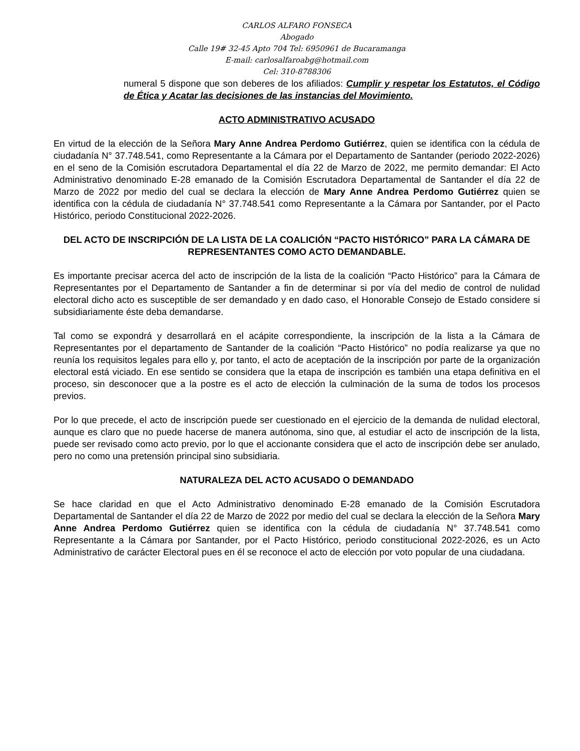CARLOS ALFARO FONSECA
Abogado
Calle 19# 32-45 Apto 704 Tel: 6950961 de Bucaramanga
E-mail: carlosalfaroabg@hotmail.com
Cel: 310-8788306
numeral 5 dispone que son deberes de los afiliados: Cumplir y respetar los Estatutos, el Código de Ética y Acatar las decisiones de las instancias del Movimiento.
ACTO ADMINISTRATIVO ACUSADO
En virtud de la elección de la Señora Mary Anne Andrea Perdomo Gutiérrez, quien se identifica con la cédula de ciudadanía N° 37.748.541, como Representante a la Cámara por el Departamento de Santander (periodo 2022-2026) en el seno de la Comisión escrutadora Departamental el día 22 de Marzo de 2022, me permito demandar: El Acto Administrativo denominado E-28 emanado de la Comisión Escrutadora Departamental de Santander el día 22 de Marzo de 2022 por medio del cual se declara la elección de Mary Anne Andrea Perdomo Gutiérrez quien se identifica con la cédula de ciudadanía N° 37.748.541 como Representante a la Cámara por Santander, por el Pacto Histórico, periodo Constitucional 2022-2026.
DEL ACTO DE INSCRIPCIÓN DE LA LISTA DE LA COALICIÓN “PACTO HISTÓRICO” PARA LA CÁMARA DE REPRESENTANTES COMO ACTO DEMANDABLE.
Es importante precisar acerca del acto de inscripción de la lista de la coalición “Pacto Histórico” para la Cámara de Representantes por el Departamento de Santander a fin de determinar si por vía del medio de control de nulidad electoral dicho acto es susceptible de ser demandado y en dado caso, el Honorable Consejo de Estado considere si subsidiariamente éste deba demandarse.
Tal como se expondrá y desarrollará en el acápite correspondiente, la inscripción de la lista a la Cámara de Representantes por el departamento de Santander de la coalición “Pacto Histórico” no podía realizarse ya que no reunía los requisitos legales para ello y, por tanto, el acto de aceptación de la inscripción por parte de la organización electoral está viciado. En ese sentido se considera que la etapa de inscripción es también una etapa definitiva en el proceso, sin desconocer que a la postre es el acto de elección la culminación de la suma de todos los procesos previos.
Por lo que precede, el acto de inscripción puede ser cuestionado en el ejercicio de la demanda de nulidad electoral, aunque es claro que no puede hacerse de manera autónoma, sino que, al estudiar el acto de inscripción de la lista, puede ser revisado como acto previo, por lo que el accionante considera que el acto de inscripción debe ser anulado, pero no como una pretensión principal sino subsidiaria.
NATURALEZA DEL ACTO ACUSADO O DEMANDADO
Se hace claridad en que el Acto Administrativo denominado E-28 emanado de la Comisión Escrutadora Departamental de Santander el día 22 de Marzo de 2022 por medio del cual se declara la elección de la Señora Mary Anne Andrea Perdomo Gutiérrez quien se identifica con la cédula de ciudadanía N° 37.748.541 como Representante a la Cámara por Santander, por el Pacto Histórico, periodo constitucional 2022-2026, es un Acto Administrativo de carácter Electoral pues en él se reconoce el acto de elección por voto popular de una ciudadana.